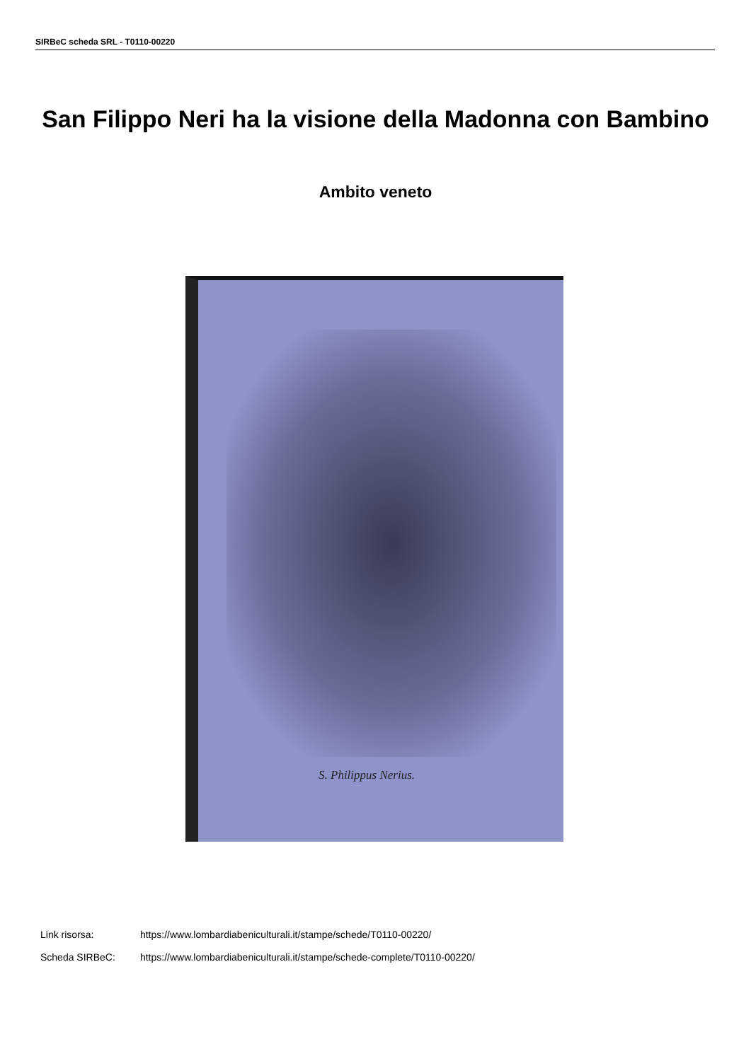SIRBeC scheda SRL - T0110-00220
San Filippo Neri ha la visione della Madonna con Bambino
Ambito veneto
S. Philippus Nerius.
Link risorsa: https://www.lombardiabeniculturali.it/stampe/schede/T0110-00220/
Scheda SIRBeC: https://www.lombardiabeniculturali.it/stampe/schede-complete/T0110-00220/